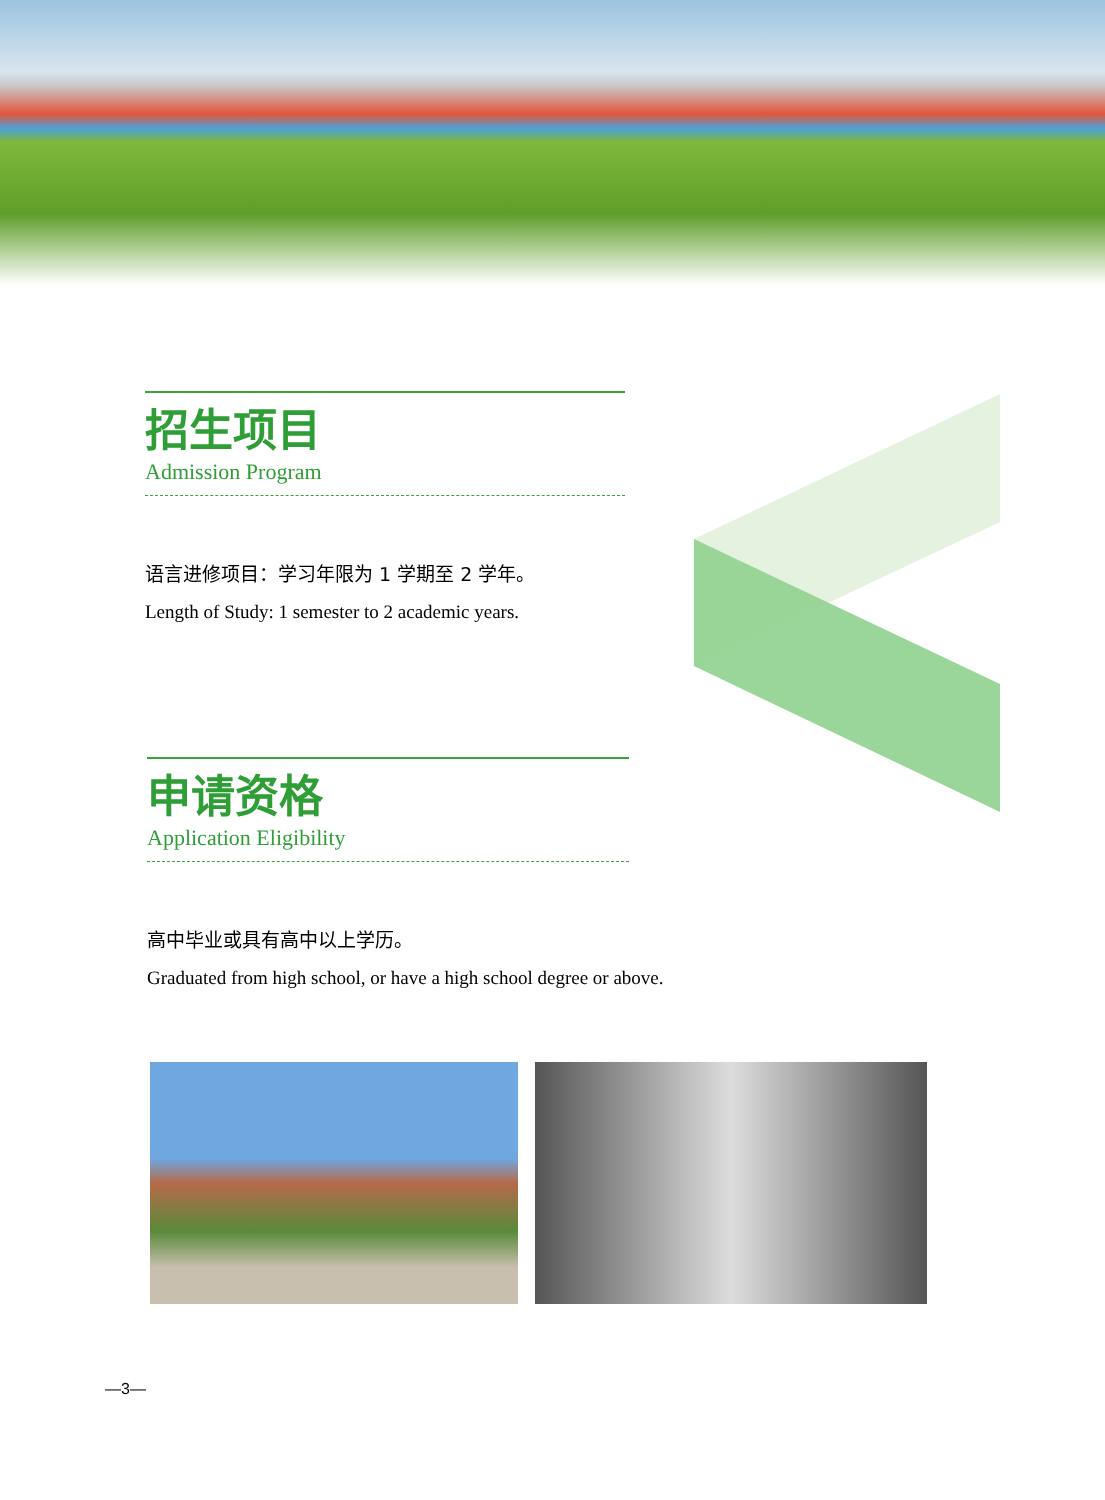招生项目
Admission Program
语言进修项目：学习年限为 1 学期至 2 学年。
Length of Study: 1 semester to 2 academic years.
申请资格
Application Eligibility
高中毕业或具有高中以上学历。
Graduated from high school, or have a high school degree or above.
—3—